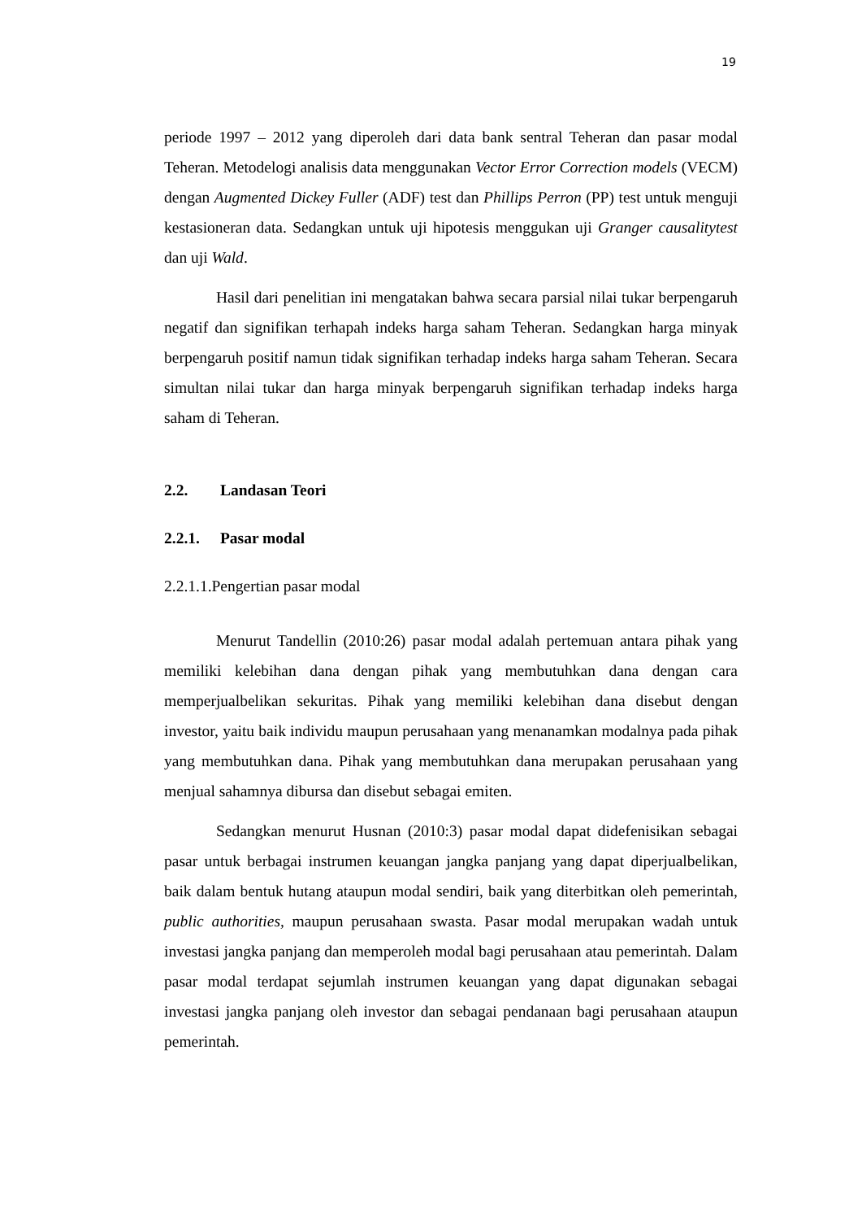19
periode 1997 – 2012 yang diperoleh dari data bank sentral Teheran dan pasar modal Teheran. Metodelogi analisis data menggunakan Vector Error Correction models (VECM) dengan Augmented Dickey Fuller (ADF) test dan Phillips Perron (PP) test untuk menguji kestasioneran data. Sedangkan untuk uji hipotesis menggukan uji Granger causalitytest dan uji Wald.
Hasil dari penelitian ini mengatakan bahwa secara parsial nilai tukar berpengaruh negatif dan signifikan terhapah indeks harga saham Teheran. Sedangkan harga minyak berpengaruh positif namun tidak signifikan terhadap indeks harga saham Teheran. Secara simultan nilai tukar dan harga minyak berpengaruh signifikan terhadap indeks harga saham di Teheran.
2.2. Landasan Teori
2.2.1. Pasar modal
2.2.1.1.Pengertian pasar modal
Menurut Tandellin (2010:26) pasar modal adalah pertemuan antara pihak yang memiliki kelebihan dana dengan pihak yang membutuhkan dana dengan cara memperjualbelikan sekuritas. Pihak yang memiliki kelebihan dana disebut dengan investor, yaitu baik individu maupun perusahaan yang menanamkan modalnya pada pihak yang membutuhkan dana. Pihak yang membutuhkan dana merupakan perusahaan yang menjual sahamnya dibursa dan disebut sebagai emiten.
Sedangkan menurut Husnan (2010:3) pasar modal dapat didefenisikan sebagai pasar untuk berbagai instrumen keuangan jangka panjang yang dapat diperjualbelikan, baik dalam bentuk hutang ataupun modal sendiri, baik yang diterbitkan oleh pemerintah, public authorities, maupun perusahaan swasta. Pasar modal merupakan wadah untuk investasi jangka panjang dan memperoleh modal bagi perusahaan atau pemerintah. Dalam pasar modal terdapat sejumlah instrumen keuangan yang dapat digunakan sebagai investasi jangka panjang oleh investor dan sebagai pendanaan bagi perusahaan ataupun pemerintah.